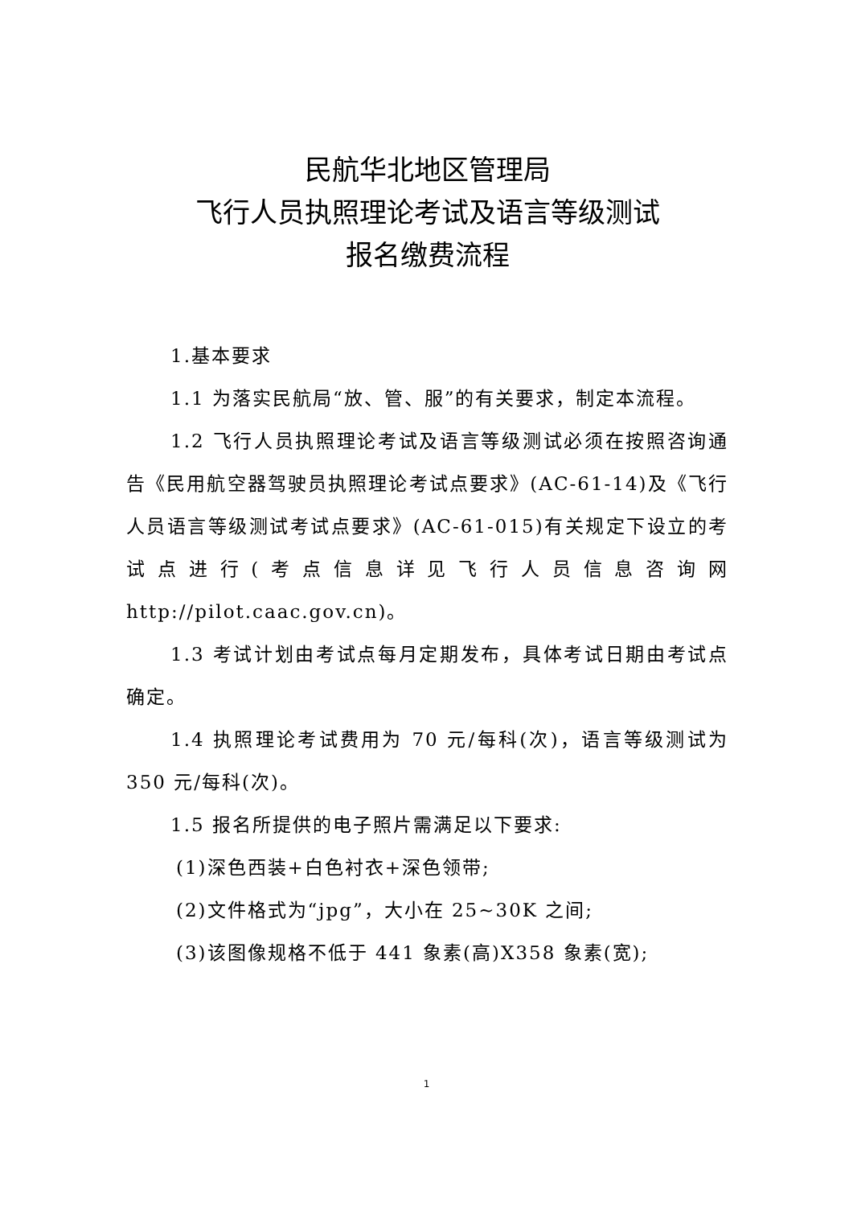民航华北地区管理局
飞行人员执照理论考试及语言等级测试
报名缴费流程
1.基本要求
1.1 为落实民航局“放、管、服”的有关要求，制定本流程。
1.2 飞行人员执照理论考试及语言等级测试必须在按照咨询通告《民用航空器驾驶员执照理论考试点要求》(AC-61-14)及《飞行人员语言等级测试考试点要求》(AC-61-015)有关规定下设立的考试点进行(考点信息详见飞行人员信息咨询网 http://pilot.caac.gov.cn)。
1.3 考试计划由考试点每月定期发布，具体考试日期由考试点确定。
1.4 执照理论考试费用为 70 元/每科(次)，语言等级测试为 350 元/每科(次)。
1.5 报名所提供的电子照片需满足以下要求:
(1)深色西装+白色衬衣+深色领带;
(2)文件格式为“jpg”，大小在 25~30K 之间;
(3)该图像规格不低于 441 象素(高)X358 象素(宽);
1